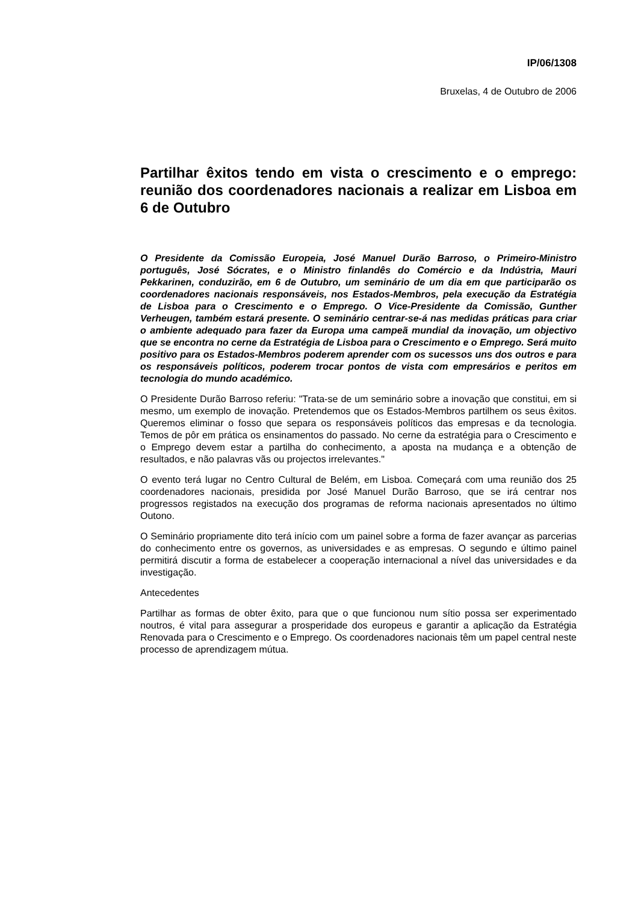IP/06/1308
Bruxelas, 4 de Outubro de 2006
Partilhar êxitos tendo em vista o crescimento e o emprego: reunião dos coordenadores nacionais a realizar em Lisboa em 6 de Outubro
O Presidente da Comissão Europeia, José Manuel Durão Barroso, o Primeiro-Ministro português, José Sócrates, e o Ministro finlandês do Comércio e da Indústria, Mauri Pekkarinen, conduzirão, em 6 de Outubro, um seminário de um dia em que participarão os coordenadores nacionais responsáveis, nos Estados-Membros, pela execução da Estratégia de Lisboa para o Crescimento e o Emprego. O Vice-Presidente da Comissão, Gunther Verheugen, também estará presente. O seminário centrar-se-á nas medidas práticas para criar o ambiente adequado para fazer da Europa uma campeã mundial da inovação, um objectivo que se encontra no cerne da Estratégia de Lisboa para o Crescimento e o Emprego. Será muito positivo para os Estados-Membros poderem aprender com os sucessos uns dos outros e para os responsáveis políticos, poderem trocar pontos de vista com empresários e peritos em tecnologia do mundo académico.
O Presidente Durão Barroso referiu: "Trata-se de um seminário sobre a inovação que constitui, em si mesmo, um exemplo de inovação. Pretendemos que os Estados-Membros partilhem os seus êxitos. Queremos eliminar o fosso que separa os responsáveis políticos das empresas e da tecnologia. Temos de pôr em prática os ensinamentos do passado. No cerne da estratégia para o Crescimento e o Emprego devem estar a partilha do conhecimento, a aposta na mudança e a obtenção de resultados, e não palavras vãs ou projectos irrelevantes."
O evento terá lugar no Centro Cultural de Belém, em Lisboa. Começará com uma reunião dos 25 coordenadores nacionais, presidida por José Manuel Durão Barroso, que se irá centrar nos progressos registados na execução dos programas de reforma nacionais apresentados no último Outono.
O Seminário propriamente dito terá início com um painel sobre a forma de fazer avançar as parcerias do conhecimento entre os governos, as universidades e as empresas. O segundo e último painel permitirá discutir a forma de estabelecer a cooperação internacional a nível das universidades e da investigação.
Antecedentes
Partilhar as formas de obter êxito, para que o que funcionou num sítio possa ser experimentado noutros, é vital para assegurar a prosperidade dos europeus e garantir a aplicação da Estratégia Renovada para o Crescimento e o Emprego. Os coordenadores nacionais têm um papel central neste processo de aprendizagem mútua.